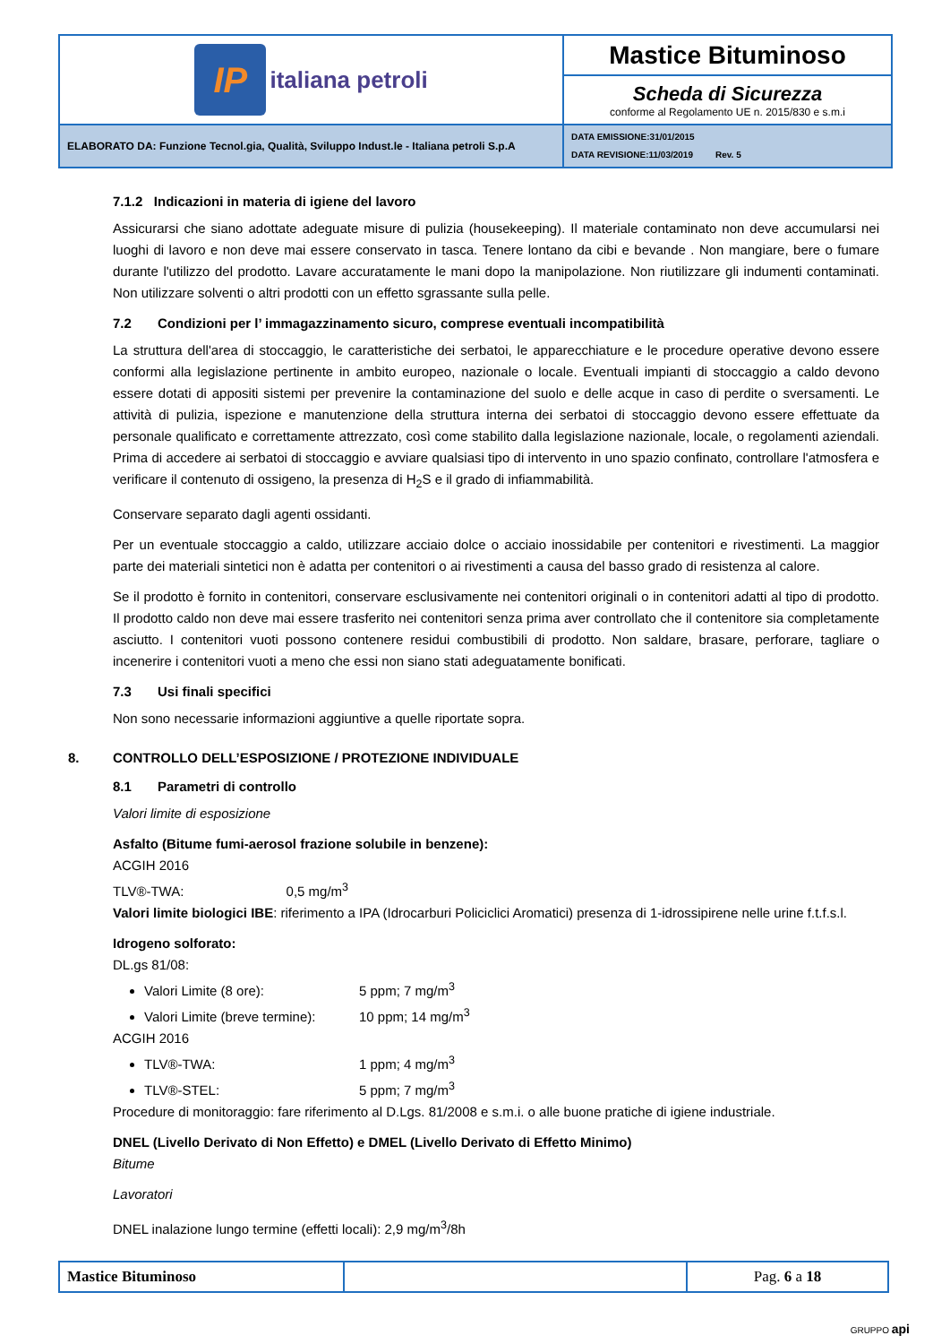| IP italiana petroli | Mastice Bituminoso |
| | Scheda di Sicurezza conforme al Regolamento UE n. 2015/830 e s.m.i |
| ELABORATO DA: Funzione Tecnol.gia, Qualità, Sviluppo Indust.le - Italiana petroli S.p.A | DATA EMISSIONE:31/01/2015 DATA REVISIONE:11/03/2019 Rev. 5 |
7.1.2 Indicazioni in materia di igiene del lavoro
Assicurarsi che siano adottate adeguate misure di pulizia (housekeeping). Il materiale contaminato non deve accumularsi nei luoghi di lavoro e non deve mai essere conservato in tasca. Tenere lontano da cibi e bevande . Non mangiare, bere o fumare durante l'utilizzo del prodotto. Lavare accuratamente le mani dopo la manipolazione. Non riutilizzare gli indumenti contaminati. Non utilizzare solventi o altri prodotti con un effetto sgrassante sulla pelle.
7.2 Condizioni per l’ immagazzinamento sicuro, comprese eventuali incompatibilità
La struttura dell'area di stoccaggio, le caratteristiche dei serbatoi, le apparecchiature e le procedure operative devono essere conformi alla legislazione pertinente in ambito europeo, nazionale o locale. Eventuali impianti di stoccaggio a caldo devono essere dotati di appositi sistemi per prevenire la contaminazione del suolo e delle acque in caso di perdite o sversamenti. Le attività di pulizia, ispezione e manutenzione della struttura interna dei serbatoi di stoccaggio devono essere effettuate da personale qualificato e correttamente attrezzato, così come stabilito dalla legislazione nazionale, locale, o regolamenti aziendali. Prima di accedere ai serbatoi di stoccaggio e avviare qualsiasi tipo di intervento in uno spazio confinato, controllare l'atmosfera e verificare il contenuto di ossigeno, la presenza di H<sub>2</sub>S e il grado di infiammabilità.
Conservare separato dagli agenti ossidanti.
Per un eventuale stoccaggio a caldo, utilizzare acciaio dolce o acciaio inossidabile per contenitori e rivestimenti. La maggior parte dei materiali sintetici non è adatta per contenitori o ai rivestimenti a causa del basso grado di resistenza al calore.
Se il prodotto è fornito in contenitori, conservare esclusivamente nei contenitori originali o in contenitori adatti al tipo di prodotto. Il prodotto caldo non deve mai essere trasferito nei contenitori senza prima aver controllato che il contenitore sia completamente asciutto. I contenitori vuoti possono contenere residui combustibili di prodotto. Non saldare, brasare, perforare, tagliare o incenerire i contenitori vuoti a meno che essi non siano stati adeguatamente bonificati.
7.3 Usi finali specifici
Non sono necessarie informazioni aggiuntive a quelle riportate sopra.
8. CONTROLLO DELL’ESPOSIZIONE / PROTEZIONE INDIVIDUALE
8.1 Parametri di controllo
Valori limite di esposizione
Asfalto (Bitume fumi-aerosol frazione solubile in benzene):
ACGIH 2016
TLV®-TWA: 0,5 mg/m<sup>3</sup>
Valori limite biologici IBE: riferimento a IPA (Idrocarburi Policiclici Aromatici) presenza di 1-idrossipirene nelle urine f.t.f.s.l.
Idrogeno solforato:
DL.gs 81/08:
Valori Limite (8 ore): 5 ppm; 7 mg/m<sup>3</sup>
Valori Limite (breve termine): 10 ppm; 14 mg/m<sup>3</sup>
ACGIH 2016
TLV®-TWA: 1 ppm; 4 mg/m<sup>3</sup>
TLV®-STEL: 5 ppm; 7 mg/m<sup>3</sup>
Procedure di monitoraggio: fare riferimento al D.Lgs. 81/2008 e s.m.i. o alle buone pratiche di igiene industriale.
DNEL (Livello Derivato di Non Effetto) e DMEL (Livello Derivato di Effetto Minimo)
Bitume
Lavoratori
DNEL inalazione lungo termine (effetti locali): 2,9 mg/m<sup>3</sup>/8h
| Mastice Bituminoso | | Pag. 6 a 18 |
GRUPPO api